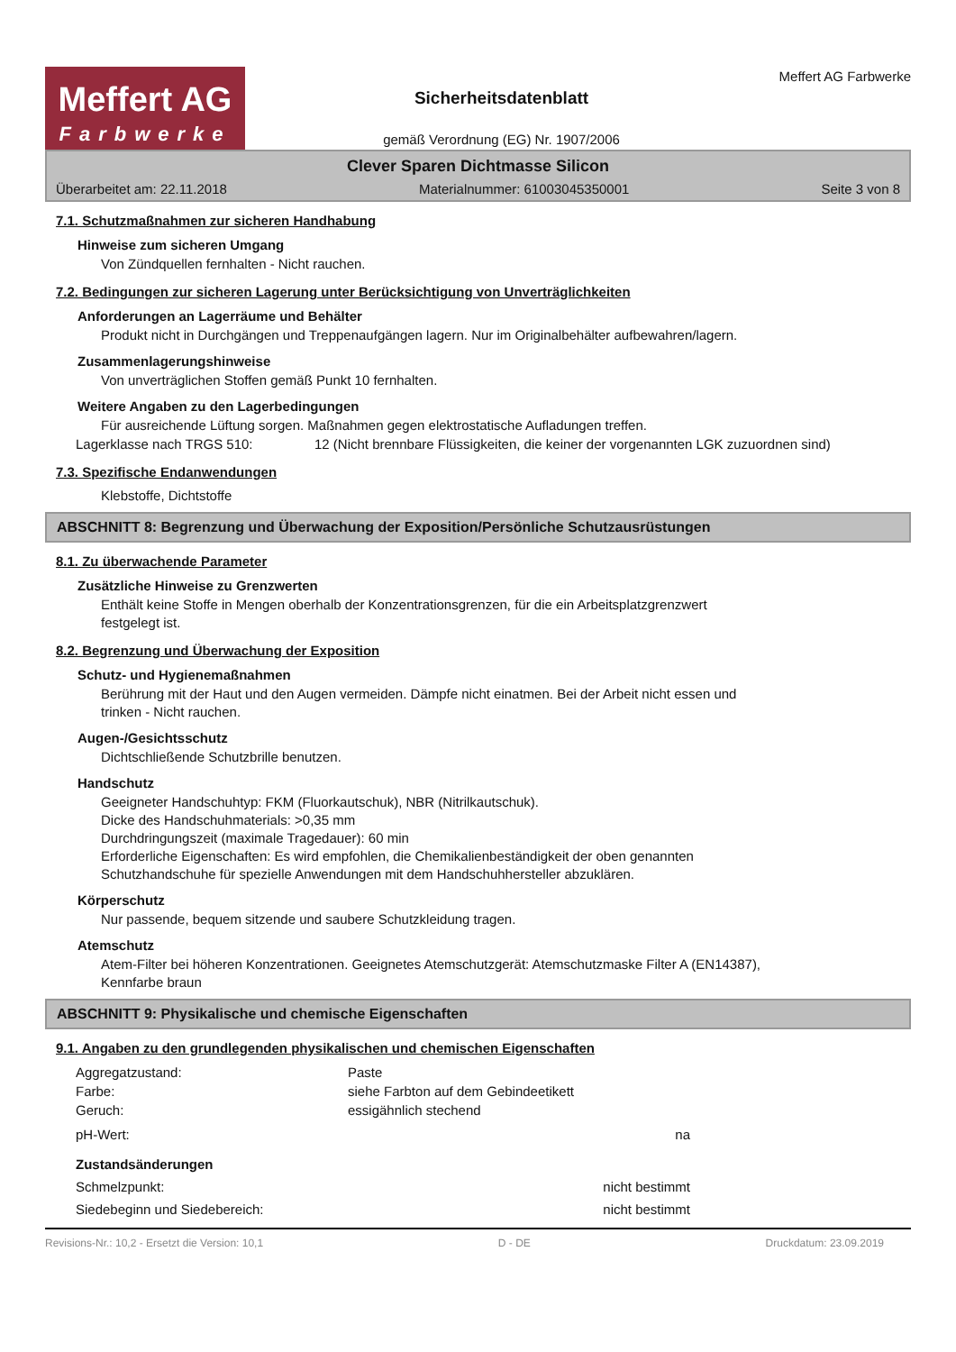Meffert AG
Farbwerke
Sicherheitsdatenblatt
gemäß Verordnung (EG) Nr. 1907/2006
Meffert AG Farbwerke
Clever Sparen Dichtmasse Silicon
Überarbeitet am: 22.11.2018 Materialnummer: 61003045350001 Seite 3 von 8
7.1. Schutzmaßnahmen zur sicheren Handhabung
Hinweise zum sicheren Umgang
Von Zündquellen fernhalten - Nicht rauchen.
7.2. Bedingungen zur sicheren Lagerung unter Berücksichtigung von Unverträglichkeiten
Anforderungen an Lagerräume und Behälter
Produkt nicht in Durchgängen und Treppenaufgängen lagern. Nur im Originalbehälter aufbewahren/lagern.
Zusammenlagerungshinweise
Von unverträglichen Stoffen gemäß Punkt 10 fernhalten.
Weitere Angaben zu den Lagerbedingungen
Für ausreichende Lüftung sorgen. Maßnahmen gegen elektrostatische Aufladungen treffen.
| Lagerklasse nach TRGS 510: | 12 (Nicht brennbare Flüssigkeiten, die keiner der vorgenannten LGK zuzuordnen sind) |
7.3. Spezifische Endanwendungen
Klebstoffe, Dichtstoffe
ABSCHNITT 8: Begrenzung und Überwachung der Exposition/Persönliche Schutzausrüstungen
8.1. Zu überwachende Parameter
Zusätzliche Hinweise zu Grenzwerten
Enthält keine Stoffe in Mengen oberhalb der Konzentrationsgrenzen, für die ein Arbeitsplatzgrenzwert
festgelegt ist.
8.2. Begrenzung und Überwachung der Exposition
Schutz- und Hygienemaßnahmen
Berührung mit der Haut und den Augen vermeiden. Dämpfe nicht einatmen. Bei der Arbeit nicht essen und
trinken - Nicht rauchen.
Augen-/Gesichtsschutz
Dichtschließende Schutzbrille benutzen.
Handschutz
Geeigneter Handschuhtyp: FKM (Fluorkautschuk), NBR (Nitrilkautschuk).
Dicke des Handschuhmaterials: >0,35 mm
Durchdringungszeit (maximale Tragedauer): 60 min
Erforderliche Eigenschaften: Es wird empfohlen, die Chemikalienbeständigkeit der oben genannten
Schutzhandschuhe für spezielle Anwendungen mit dem Handschuhhersteller abzuklären.
Körperschutz
Nur passende, bequem sitzende und saubere Schutzkleidung tragen.
Atemschutz
Atem-Filter bei höheren Konzentrationen. Geeignetes Atemschutzgerät: Atemschutzmaske Filter A (EN14387),
Kennfarbe braun
ABSCHNITT 9: Physikalische und chemische Eigenschaften
9.1. Angaben zu den grundlegenden physikalischen und chemischen Eigenschaften
| Aggregatzustand: | Paste | |
| Farbe: | siehe Farbton auf dem Gebindeetikett | |
| Geruch: | essigähnlich stechend | |
| pH-Wert: | | na |
| Zustandsänderungen | | |
| Schmelzpunkt: | | nicht bestimmt |
| Siedebeginn und Siedebereich: | | nicht bestimmt |
Revisions-Nr.: 10,2 - Ersetzt die Version: 10,1 D - DE Druckdatum: 23.09.2019